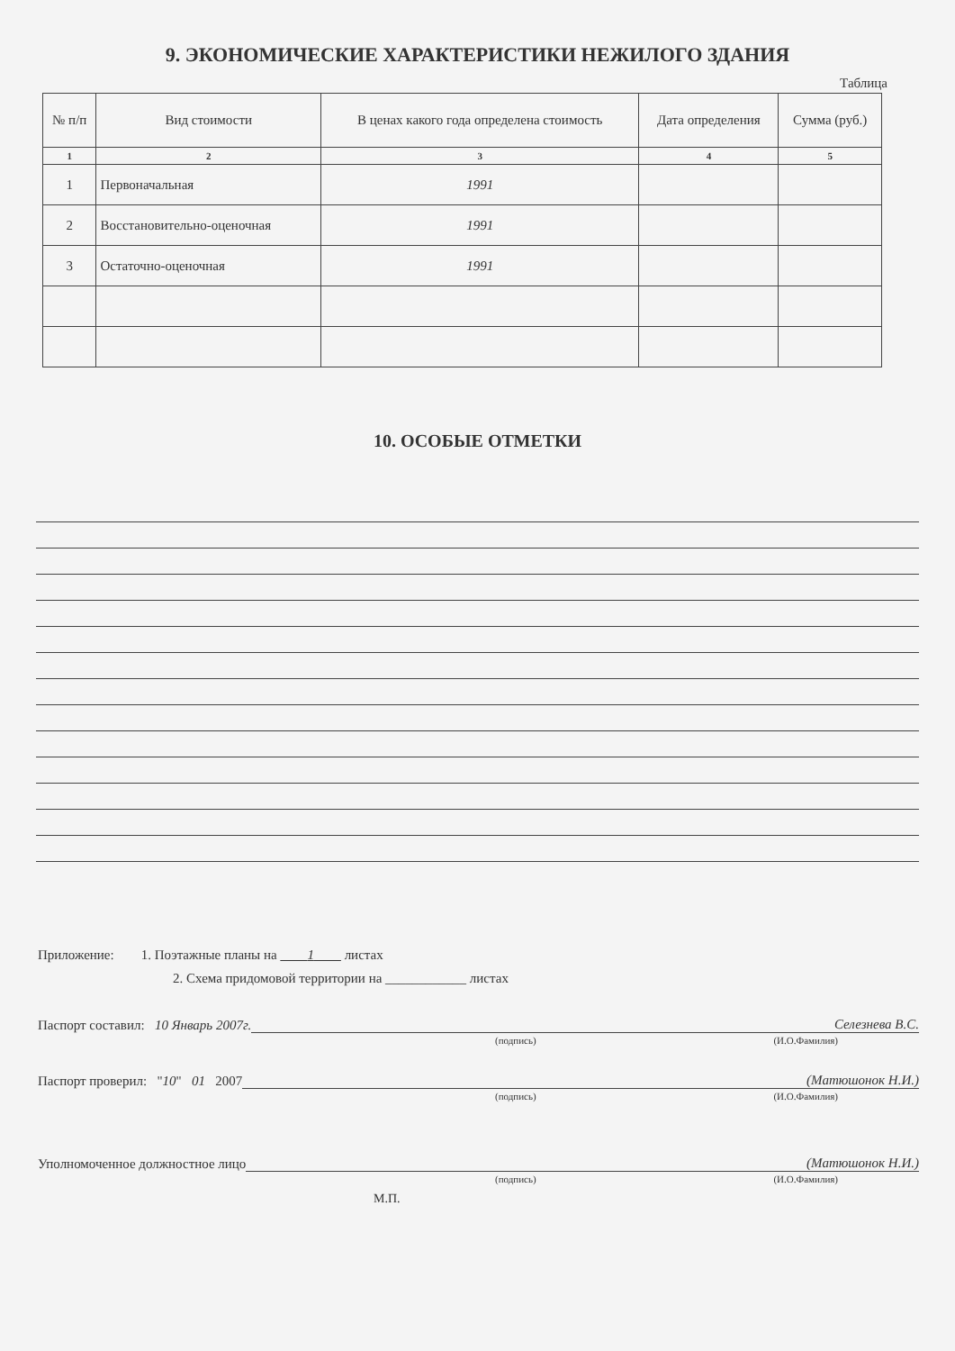9. ЭКОНОМИЧЕСКИЕ ХАРАКТЕРИСТИКИ НЕЖИЛОГО ЗДАНИЯ
Таблица
| № п/п | Вид стоимости | В ценах какого года определена стоимость | Дата определения | Сумма (руб.) |
| --- | --- | --- | --- | --- |
| 1 | 2 | 3 | 4 | 5 |
| 1 | Первоначальная | 1991 | | |
| 2 | Восстановительно-оценочная | 1991 | | |
| 3 | Остаточно-оценочная | 1991 | | |
10. ОСОБЫЕ ОТМЕТКИ
Приложение: 1. Поэтажные планы на 1 листах
2. Схема придомовой территории на ____________ листах
Паспорт составил: 10 Январь 2007г. Селезнева В.С.
(подпись) (И.О.Фамилия)
Паспорт проверил: "10" 01 2007 (Матюшонок Н.И.)
(подпись) (И.О.Фамилия)
Уполномоченное должностное лицо (Матюшонок Н.И.)
(подпись) (И.О.Фамилия)
М.П.